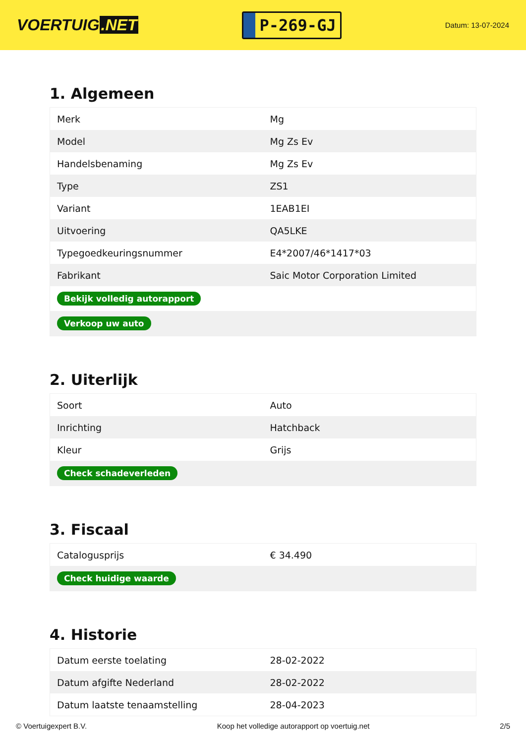VOERTUIG.NET
P-269-GJ
Datum: 13-07-2024
1. Algemeen
| Merk | Mg |
| Model | Mg Zs Ev |
| Handelsbenaming | Mg Zs Ev |
| Type | ZS1 |
| Variant | 1EAB1EI |
| Uitvoering | QA5LKE |
| Typegoedkeuringsnummer | E4*2007/46*1417*03 |
| Fabrikant | Saic Motor Corporation Limited |
| Bekijk volledig autorapport | |
| Verkoop uw auto | |
2. Uiterlijk
| Soort | Auto |
| Inrichting | Hatchback |
| Kleur | Grijs |
| Check schadeverleden | |
3. Fiscaal
| Catalogusprijs | € 34.490 |
| Check huidige waarde | |
4. Historie
| Datum eerste toelating | 28-02-2022 |
| Datum afgifte Nederland | 28-02-2022 |
| Datum laatste tenaamstelling | 28-04-2023 |
© Voertuigexpert B.V. Koop het volledige autorapport op voertuig.net 2/5